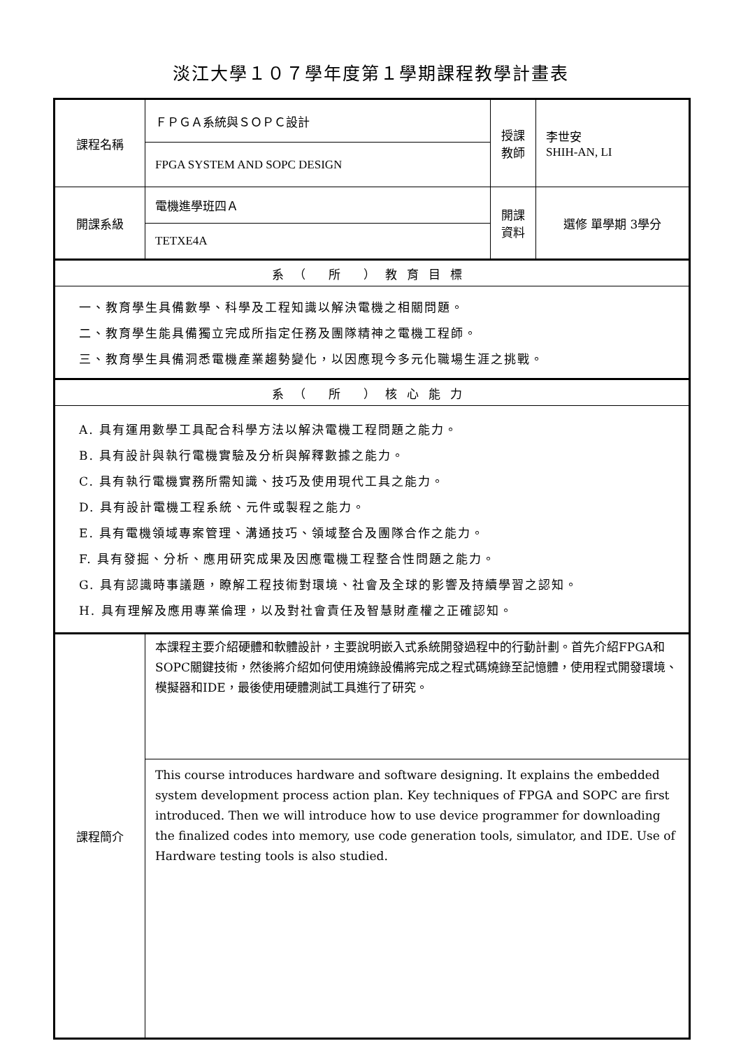淡江大學１０７學年度第１學期課程教學計畫表
| 課程名稱 | ＦＰＧＡ系統與ＳＯＰＣ設計 | 授課 教師 | 李世安 SHIH-AN, LI |
| | FPGA SYSTEM AND SOPC DESIGN | | |
| 開課系級 | 電機進學班四Ａ | 開課 資料 | 選修 單學期 3學分 |
| | TETXE4A | | |
| 系（ 所 ）教育目標 | | | |
| 一、教育學生具備數學、科學及工程知識以解決電機之相關問題。 二、教育學生能具備獨立完成所指定任務及團隊精神之電機工程師。 三、教育學生具備洞悉電機產業趨勢變化，以因應現今多元化職場生涯之挑戰。 | | | |
| 系（ 所 ）核心能力 | | | |
| A. 具有運用數學工具配合科學方法以解決電機工程問題之能力。 B. 具有設計與執行電機實驗及分析與解釋數據之能力。 C. 具有執行電機實務所需知識、技巧及使用現代工具之能力。 D. 具有設計電機工程系統、元件或製程之能力。 E. 具有電機領域專案管理、溝通技巧、領域整合及團隊合作之能力。 F. 具有發掘、分析、應用研究成果及因應電機工程整合性問題之能力。 G. 具有認識時事議題，瞭解工程技術對環境、社會及全球的影響及持續學習之認知。 H. 具有理解及應用專業倫理，以及對社會責任及智慧財產權之正確認知。 | | | |
| 課程簡介 | 本課程主要介紹硬體和軟體設計，主要說明嵌入式系統開發過程中的行動計劃。首先介紹FPGA和SOPC關鍵技術，然後將介紹如何使用燒錄設備將完成之程式碼燒錄至記憶體，使用程式開發環境、模擬器和IDE，最後使用硬體測試工具進行了研究。 | | |
| | This course introduces hardware and software designing. It explains the embedded system development process action plan. Key techniques of FPGA and SOPC are first introduced. Then we will introduce how to use device programmer for downloading the finalized codes into memory, use code generation tools, simulator, and IDE. Use of Hardware testing tools is also studied. | | |